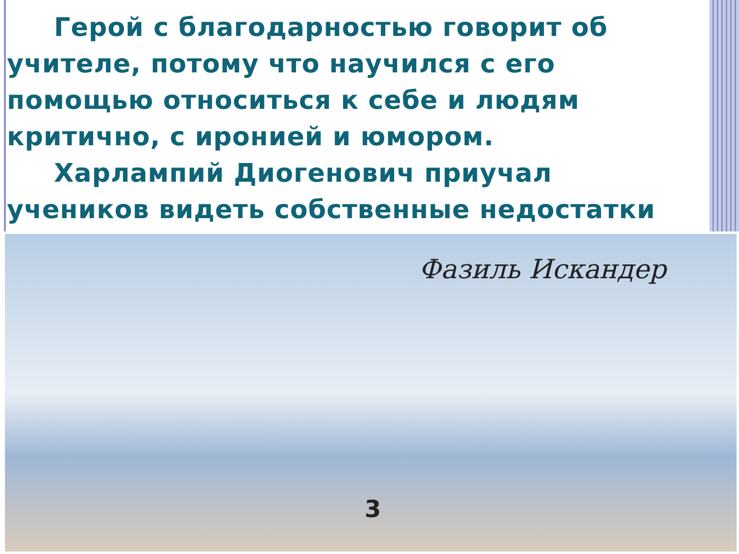Герой с благодарностью говорит об учителе, потому что научился с его помощью относиться к себе и людям критично, с иронией и юмором.
Харлампий Диогенович приучал учеников видеть собственные недостатки
Фазиль Искандер
3